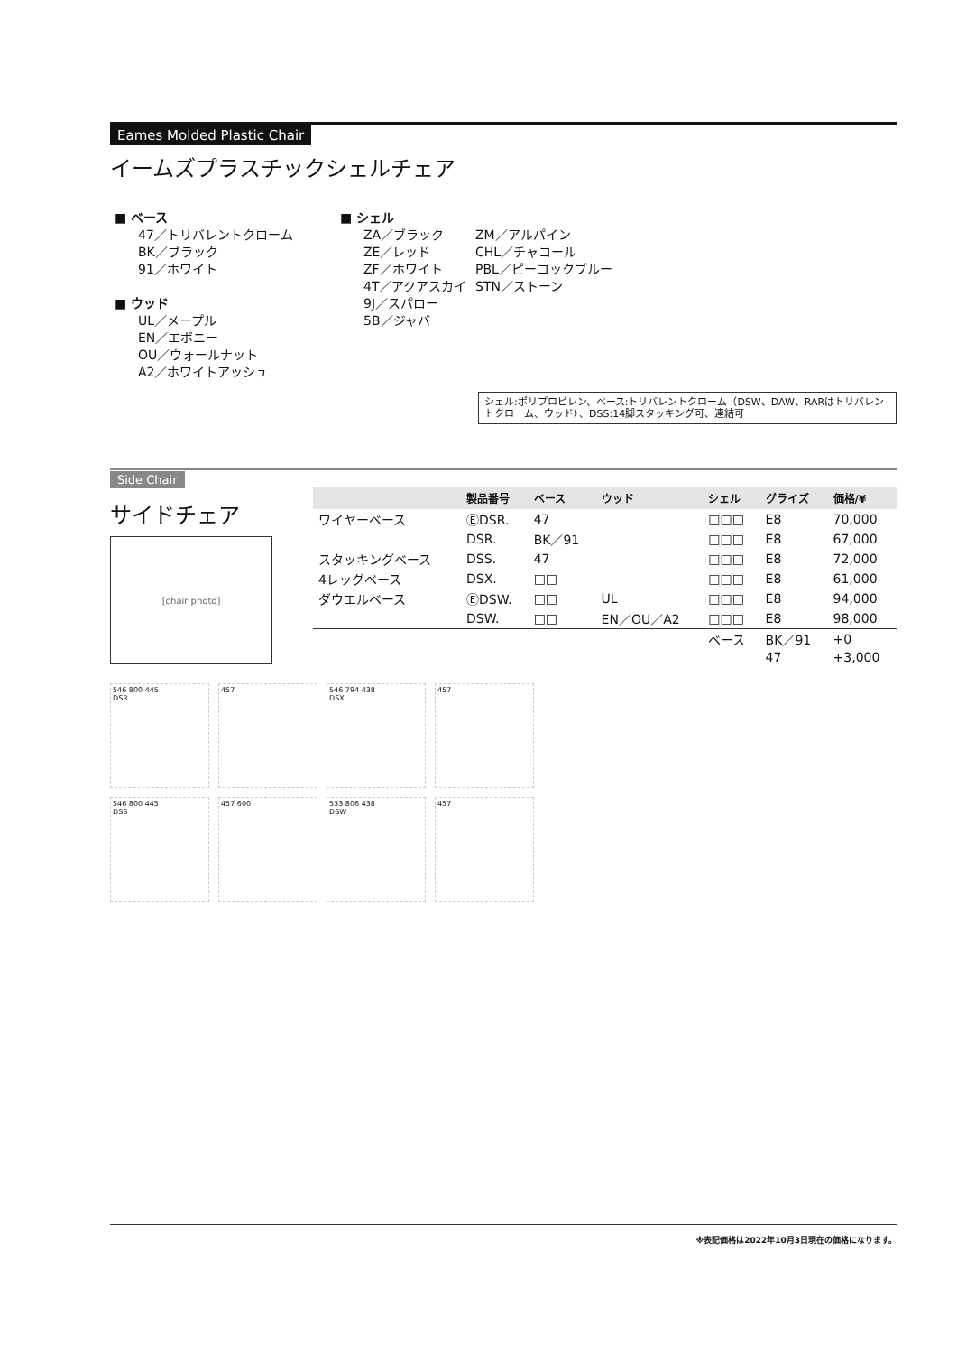Eames Molded Plastic Chair
イームズプラスチックシェルチェア
■ ベース
47／トリバレントクローム
BK／ブラック
91／ホワイト
■ ウッド
UL／メープル
EN／エボニー
OU／ウォールナット
A2／ホワイトアッシュ
■ シェル
ZA／ブラック
ZE／レッド
ZF／ホワイト
4T／アクアスカイ
9J／スパロー
5B／ジャバ
ZM／アルパイン
CHL／チャコール
PBL／ピーコックブルー
STN／ストーン
シェル:ポリプロピレン、ベース:トリバレントクローム（DSW、DAW、RARはトリバレントクローム、ウッド）、DSS:14脚スタッキング可、連結可
Side Chair
サイドチェア
[chair photo]
| | 製品番号 | ベース | ウッド | シェル | グライズ | 価格/¥ |
| --- | --- | --- | --- | --- | --- | --- |
| ワイヤーベース | ⒺDSR. | 47 | | □□□ | E8 | 70,000 |
| | DSR. | BK／91 | | □□□ | E8 | 67,000 |
| スタッキングベース | DSS. | 47 | | □□□ | E8 | 72,000 |
| 4レッグベース | DSX. | □□ | | □□□ | E8 | 61,000 |
| ダウエルベース | ⒺDSW. | □□ | UL | □□□ | E8 | 94,000 |
| | DSW. | □□ | EN／OU／A2 | □□□ | E8 | 98,000 |
| | | | | ベース | BK／91 | +0 |
| | | | | | 47 | +3,000 |
546 800 445
DSR
457
546 794 438
DSX
457
546 800 445
DSS
457 600
533 806 438
DSW
457
※表記価格は2022年10月3日現在の価格になります。